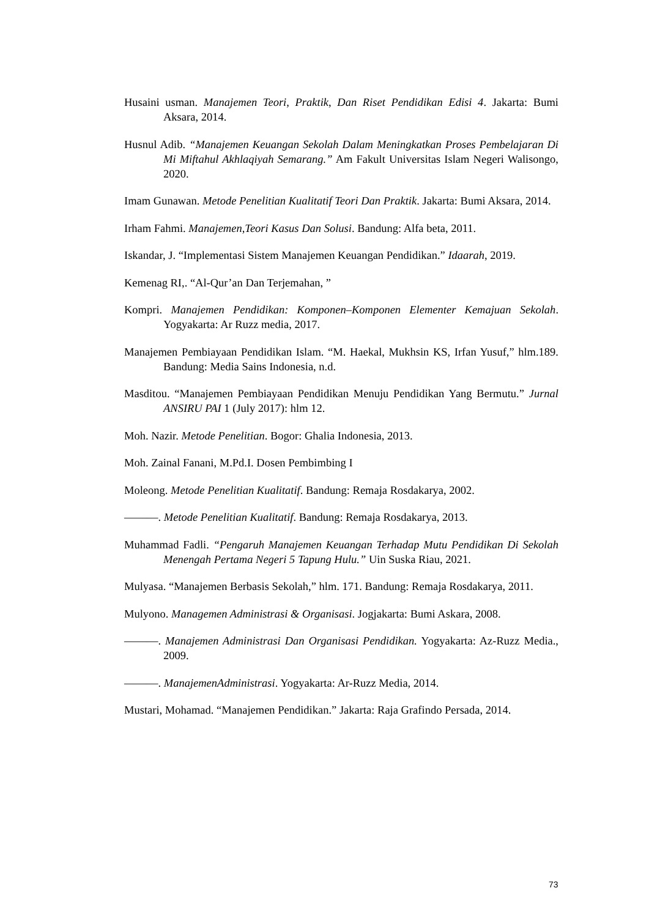Husaini usman. Manajemen Teori, Praktik, Dan Riset Pendidikan Edisi 4. Jakarta: Bumi Aksara, 2014.
Husnul Adib. “Manajemen Keuangan Sekolah Dalam Meningkatkan Proses Pembelajaran Di Mi Miftahul Akhlaqiyah Semarang.” Am Fakult Universitas Islam Negeri Walisongo, 2020.
Imam Gunawan. Metode Penelitian Kualitatif Teori Dan Praktik. Jakarta: Bumi Aksara, 2014.
Irham Fahmi. Manajemen,Teori Kasus Dan Solusi. Bandung: Alfa beta, 2011.
Iskandar, J. “Implementasi Sistem Manajemen Keuangan Pendidikan.” Idaarah, 2019.
Kemenag RI,. “Al-Qur’an Dan Terjemahan, ”
Kompri. Manajemen Pendidikan: Komponen–Komponen Elementer Kemajuan Sekolah. Yogyakarta: Ar Ruzz media, 2017.
Manajemen Pembiayaan Pendidikan Islam. “M. Haekal, Mukhsin KS, Irfan Yusuf,” hlm.189. Bandung: Media Sains Indonesia, n.d.
Masditou. “Manajemen Pembiayaan Pendidikan Menuju Pendidikan Yang Bermutu.” Jurnal ANSIRU PAI 1 (July 2017): hlm 12.
Moh. Nazir. Metode Penelitian. Bogor: Ghalia Indonesia, 2013.
Moh. Zainal Fanani, M.Pd.I. Dosen Pembimbing I
Moleong. Metode Penelitian Kualitatif. Bandung: Remaja Rosdakarya, 2002.
———. Metode Penelitian Kualitatif. Bandung: Remaja Rosdakarya, 2013.
Muhammad Fadli. “Pengaruh Manajemen Keuangan Terhadap Mutu Pendidikan Di Sekolah Menengah Pertama Negeri 5 Tapung Hulu.” Uin Suska Riau, 2021.
Mulyasa. “Manajemen Berbasis Sekolah,” hlm. 171. Bandung: Remaja Rosdakarya, 2011.
Mulyono. Managemen Administrasi & Organisasi. Jogjakarta: Bumi Askara, 2008.
———. Manajemen Administrasi Dan Organisasi Pendidikan. Yogyakarta: Az-Ruzz Media., 2009.
———. ManajemenAdministrasi. Yogyakarta: Ar-Ruzz Media, 2014.
Mustari, Mohamad. “Manajemen Pendidikan.” Jakarta: Raja Grafindo Persada, 2014.
73